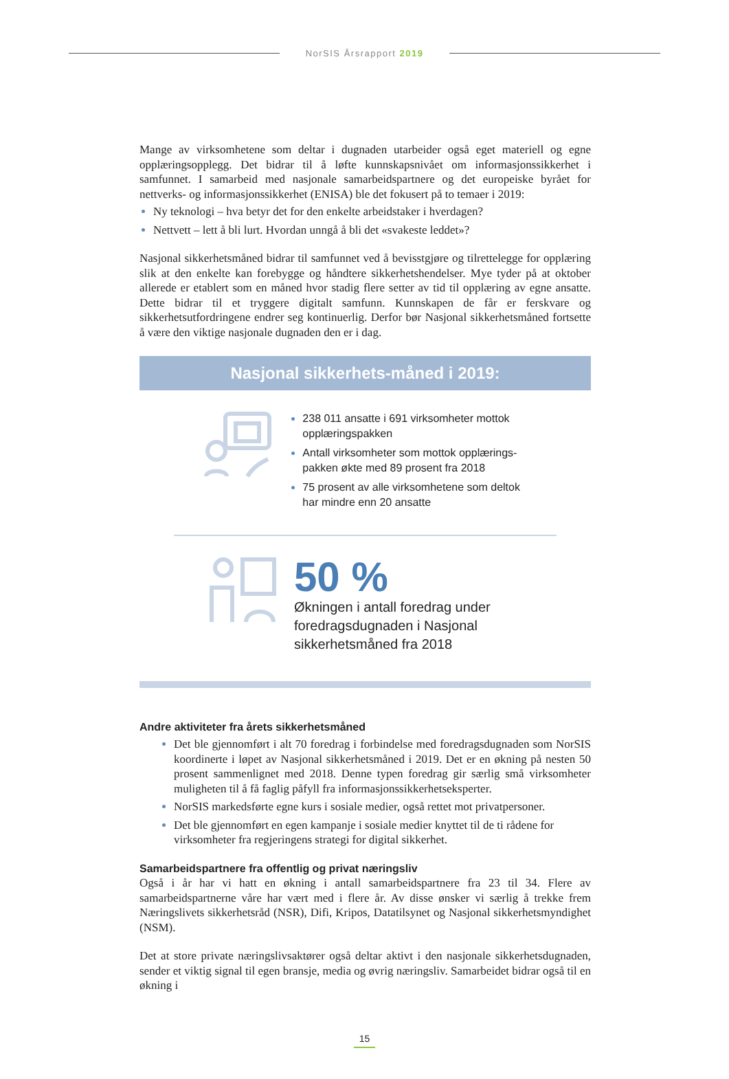NorSIS Årsrapport 2019
Mange av virksomhetene som deltar i dugnaden utarbeider også eget materiell og egne opplæringsopplegg. Det bidrar til å løfte kunnskapsnivået om informasjonssikkerhet i samfunnet. I samarbeid med nasjonale samarbeidspartnere og det europeiske byrået for nettverks- og informasjonssikkerhet (ENISA) ble det fokusert på to temaer i 2019:
Ny teknologi – hva betyr det for den enkelte arbeidstaker i hverdagen?
Nettvett – lett å bli lurt. Hvordan unngå å bli det «svakeste leddet»?
Nasjonal sikkerhetsmåned bidrar til samfunnet ved å bevisstgjøre og tilrettelegge for opplæring slik at den enkelte kan forebygge og håndtere sikkerhetshendelser. Mye tyder på at oktober allerede er etablert som en måned hvor stadig flere setter av tid til opplæring av egne ansatte. Dette bidrar til et tryggere digitalt samfunn. Kunnskapen de får er ferskvare og sikkerhetsutfordringene endrer seg kontinuerlig. Derfor bør Nasjonal sikkerhetsmåned fortsette å være den viktige nasjonale dugnaden den er i dag.
Nasjonal sikkerhets-måned i 2019:
238 011 ansatte i 691 virksomheter mottok opplæringspakken
Antall virksomheter som mottok opplærings-
pakken økte med 89 prosent fra 2018
75 prosent av alle virksomhetene som deltok
har mindre enn 20 ansatte
50 %
Økningen i antall foredrag under
foredragsdugnaden i Nasjonal
sikkerhetsmåned fra 2018
Andre aktiviteter fra årets sikkerhetsmåned
Det ble gjennomført i alt 70 foredrag i forbindelse med foredragsdugnaden som NorSIS koordinerte i løpet av Nasjonal sikkerhetsmåned i 2019. Det er en økning på nesten 50 prosent sammenlignet med 2018. Denne typen foredrag gir særlig små virksomheter muligheten til å få faglig påfyll fra informasjonssikkerhetseksperter.
NorSIS markedsførte egne kurs i sosiale medier, også rettet mot privatpersoner.
Det ble gjennomført en egen kampanje i sosiale medier knyttet til de ti rådene for virksomheter fra regjeringens strategi for digital sikkerhet.
Samarbeidspartnere fra offentlig og privat næringsliv
Også i år har vi hatt en økning i antall samarbeidspartnere fra 23 til 34. Flere av samarbeidspartnerne våre har vært med i flere år. Av disse ønsker vi særlig å trekke frem Næringslivets sikkerhetsråd (NSR), Difi, Kripos, Datatilsynet og Nasjonal sikkerhetsmyndighet (NSM).
Det at store private næringslivsaktører også deltar aktivt i den nasjonale sikkerhetsdugnaden, sender et viktig signal til egen bransje, media og øvrig næringsliv. Samarbeidet bidrar også til en økning i
15